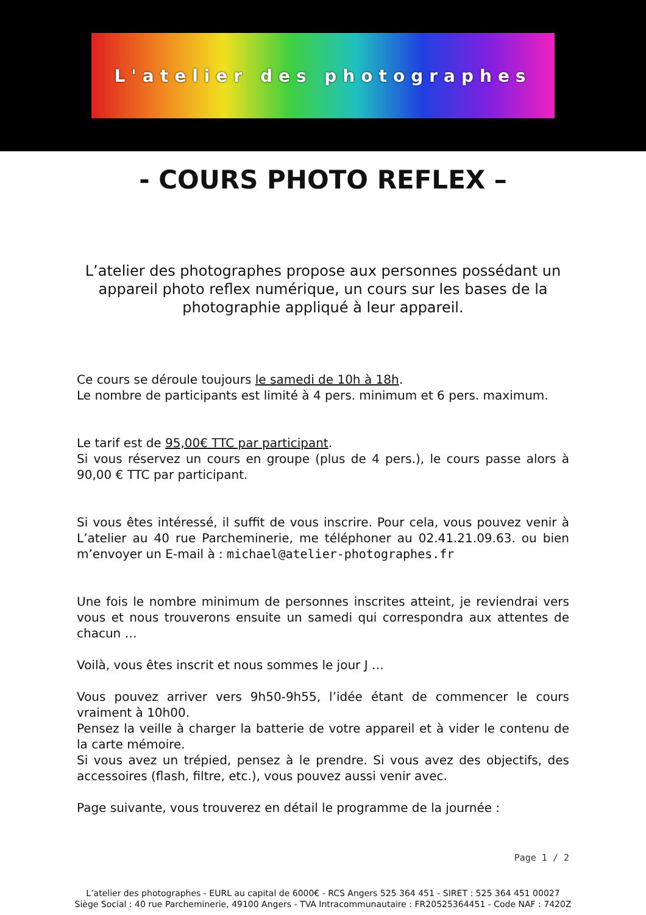L'atelier des photographes
- COURS PHOTO REFLEX –
L’atelier des photographes propose aux personnes possédant un appareil photo reflex numérique, un cours sur les bases de la photographie appliqué à leur appareil.
Ce cours se déroule toujours le samedi de 10h à 18h.
Le nombre de participants est limité à 4 pers. minimum et 6 pers. maximum.
Le tarif est de 95,00€ TTC par participant.
Si vous réservez un cours en groupe (plus de 4 pers.), le cours passe alors à 90,00 € TTC par participant.
Si vous êtes intéressé, il suffit de vous inscrire. Pour cela, vous pouvez venir à L’atelier au 40 rue Parcheminerie, me téléphoner au 02.41.21.09.63. ou bien m’envoyer un E-mail à : michael@atelier-photographes.fr
Une fois le nombre minimum de personnes inscrites atteint, je reviendrai vers vous et nous trouverons ensuite un samedi qui correspondra aux attentes de chacun …
Voilà, vous êtes inscrit et nous sommes le jour J …
Vous pouvez arriver vers 9h50-9h55, l’idée étant de commencer le cours vraiment à 10h00.
Pensez la veille à charger la batterie de votre appareil et à vider le contenu de la carte mémoire.
Si vous avez un trépied, pensez à le prendre. Si vous avez des objectifs, des accessoires (flash, filtre, etc.), vous pouvez aussi venir avec.
Page suivante, vous trouverez en détail le programme de la journée :
Page 1 / 2
L’atelier des photographes - EURL au capital de 6000€ - RCS Angers 525 364 451 - SIRET : 525 364 451 00027
Siège Social : 40 rue Parcheminerie, 49100 Angers - TVA Intracommunautaire : FR20525364451 - Code NAF : 7420Z